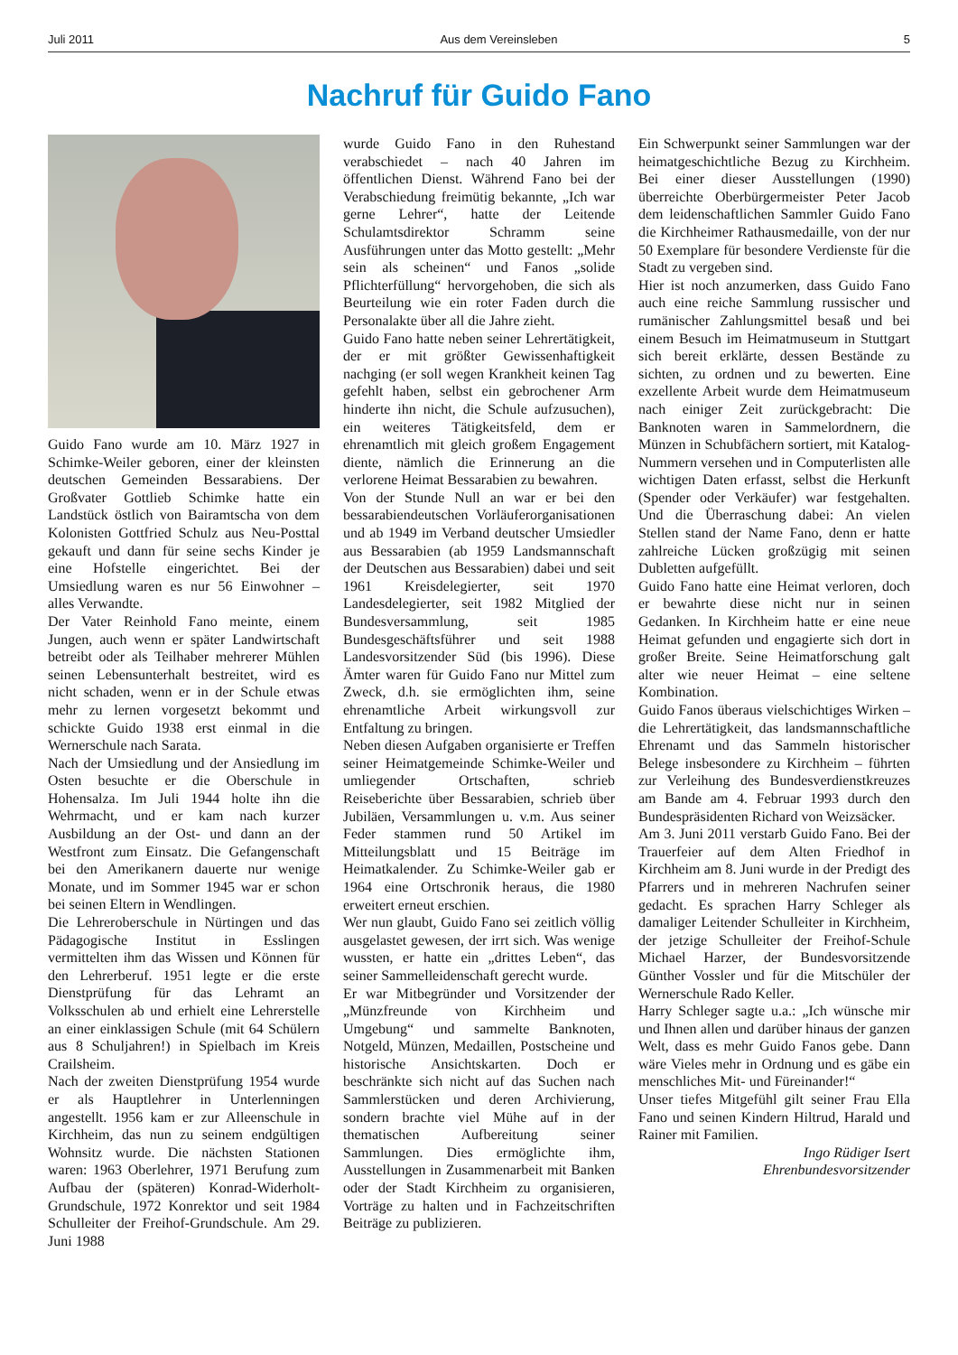Juli 2011 Aus dem Vereinsleben 5
Nachruf für Guido Fano
Guido Fano wurde am 10. März 1927 in Schimke-Weiler geboren, einer der kleinsten deutschen Gemeinden Bessarabiens. Der Großvater Gottlieb Schimke hatte ein Landstück östlich von Bairamtscha von dem Kolonisten Gottfried Schulz aus Neu-Posttal gekauft und dann für seine sechs Kinder je eine Hofstelle eingerichtet. Bei der Umsiedlung waren es nur 56 Einwohner – alles Verwandte.
Der Vater Reinhold Fano meinte, einem Jungen, auch wenn er später Landwirtschaft betreibt oder als Teilhaber mehrerer Mühlen seinen Lebensunterhalt bestreitet, wird es nicht schaden, wenn er in der Schule etwas mehr zu lernen vorgesetzt bekommt und schickte Guido 1938 erst einmal in die Wernerschule nach Sarata.
Nach der Umsiedlung und der Ansiedlung im Osten besuchte er die Oberschule in Hohensalza. Im Juli 1944 holte ihn die Wehrmacht, und er kam nach kurzer Ausbildung an der Ost- und dann an der Westfront zum Einsatz. Die Gefangenschaft bei den Amerikanern dauerte nur wenige Monate, und im Sommer 1945 war er schon bei seinen Eltern in Wendlingen.
Die Lehreroberschule in Nürtingen und das Pädagogische Institut in Esslingen vermittelten ihm das Wissen und Können für den Lehrerberuf. 1951 legte er die erste Dienstprüfung für das Lehramt an Volksschulen ab und erhielt eine Lehrerstelle an einer einklassigen Schule (mit 64 Schülern aus 8 Schuljahren!) in Spielbach im Kreis Crailsheim.
Nach der zweiten Dienstprüfung 1954 wurde er als Hauptlehrer in Unterlenningen angestellt. 1956 kam er zur Alleenschule in Kirchheim, das nun zu seinem endgültigen Wohnsitz wurde. Die nächsten Stationen waren: 1963 Oberlehrer, 1971 Berufung zum Aufbau der (späteren) Konrad-Widerholt-Grundschule, 1972 Konrektor und seit 1984 Schulleiter der Freihof-Grundschule. Am 29. Juni 1988
wurde Guido Fano in den Ruhestand verabschiedet – nach 40 Jahren im öffentlichen Dienst. Während Fano bei der Verabschiedung freimütig bekannte, „Ich war gerne Lehrer“, hatte der Leitende Schulamtsdirektor Schramm seine Ausführungen unter das Motto gestellt: „Mehr sein als scheinen“ und Fanos „solide Pflichterfüllung“ hervorgehoben, die sich als Beurteilung wie ein roter Faden durch die Personalakte über all die Jahre zieht.
Guido Fano hatte neben seiner Lehrertätigkeit, der er mit größter Gewissenhaftigkeit nachging (er soll wegen Krankheit keinen Tag gefehlt haben, selbst ein gebrochener Arm hinderte ihn nicht, die Schule aufzusuchen), ein weiteres Tätigkeitsfeld, dem er ehrenamtlich mit gleich großem Engagement diente, nämlich die Erinnerung an die verlorene Heimat Bessarabien zu bewahren.
Von der Stunde Null an war er bei den bessarabiendeutschen Vorläuferorganisationen und ab 1949 im Verband deutscher Umsiedler aus Bessarabien (ab 1959 Landsmannschaft der Deutschen aus Bessarabien) dabei und seit 1961 Kreisdelegierter, seit 1970 Landesdelegierter, seit 1982 Mitglied der Bundesversammlung, seit 1985 Bundesgeschäftsführer und seit 1988 Landesvorsitzender Süd (bis 1996). Diese Ämter waren für Guido Fano nur Mittel zum Zweck, d.h. sie ermöglichten ihm, seine ehrenamtliche Arbeit wirkungsvoll zur Entfaltung zu bringen.
Neben diesen Aufgaben organisierte er Treffen seiner Heimatgemeinde Schimke-Weiler und umliegender Ortschaften, schrieb Reiseberichte über Bessarabien, schrieb über Jubiläen, Versammlungen u. v.m. Aus seiner Feder stammen rund 50 Artikel im Mitteilungsblatt und 15 Beiträge im Heimatkalender. Zu Schimke-Weiler gab er 1964 eine Ortschronik heraus, die 1980 erweitert erneut erschien.
Wer nun glaubt, Guido Fano sei zeitlich völlig ausgelastet gewesen, der irrt sich. Was wenige wussten, er hatte ein „drittes Leben“, das seiner Sammelleidenschaft gerecht wurde.
Er war Mitbegründer und Vorsitzender der „Münzfreunde von Kirchheim und Umgebung“ und sammelte Banknoten, Notgeld, Münzen, Medaillen, Postscheine und historische Ansichtskarten. Doch er beschränkte sich nicht auf das Suchen nach Sammlerstücken und deren Archivierung, sondern brachte viel Mühe auf in der thematischen Aufbereitung seiner Sammlungen. Dies ermöglichte ihm, Ausstellungen in Zusammenarbeit mit Banken oder der Stadt Kirchheim zu organisieren, Vorträge zu halten und in Fachzeitschriften Beiträge zu publizieren.
Ein Schwerpunkt seiner Sammlungen war der heimatgeschichtliche Bezug zu Kirchheim. Bei einer dieser Ausstellungen (1990) überreichte Oberbürgermeister Peter Jacob dem leidenschaftlichen Sammler Guido Fano die Kirchheimer Rathausmedaille, von der nur 50 Exemplare für besondere Verdienste für die Stadt zu vergeben sind.
Hier ist noch anzumerken, dass Guido Fano auch eine reiche Sammlung russischer und rumänischer Zahlungsmittel besaß und bei einem Besuch im Heimatmuseum in Stuttgart sich bereit erklärte, dessen Bestände zu sichten, zu ordnen und zu bewerten. Eine exzellente Arbeit wurde dem Heimatmuseum nach einiger Zeit zurückgebracht: Die Banknoten waren in Sammelordnern, die Münzen in Schubfächern sortiert, mit Katalog-Nummern versehen und in Computerlisten alle wichtigen Daten erfasst, selbst die Herkunft (Spender oder Verkäufer) war festgehalten. Und die Überraschung dabei: An vielen Stellen stand der Name Fano, denn er hatte zahlreiche Lücken großzügig mit seinen Dubletten aufgefüllt.
Guido Fano hatte eine Heimat verloren, doch er bewahrte diese nicht nur in seinen Gedanken. In Kirchheim hatte er eine neue Heimat gefunden und engagierte sich dort in großer Breite. Seine Heimatforschung galt alter wie neuer Heimat – eine seltene Kombination.
Guido Fanos überaus vielschichtiges Wirken – die Lehrertätigkeit, das landsmannschaftliche Ehrenamt und das Sammeln historischer Belege insbesondere zu Kirchheim – führten zur Verleihung des Bundesverdienstkreuzes am Bande am 4. Februar 1993 durch den Bundespräsidenten Richard von Weizsäcker.
Am 3. Juni 2011 verstarb Guido Fano. Bei der Trauerfeier auf dem Alten Friedhof in Kirchheim am 8. Juni wurde in der Predigt des Pfarrers und in mehreren Nachrufen seiner gedacht. Es sprachen Harry Schleger als damaliger Leitender Schulleiter in Kirchheim, der jetzige Schulleiter der Freihof-Schule Michael Harzer, der Bundesvorsitzende Günther Vossler und für die Mitschüler der Wernerschule Rado Keller.
Harry Schleger sagte u.a.: „Ich wünsche mir und Ihnen allen und darüber hinaus der ganzen Welt, dass es mehr Guido Fanos gebe. Dann wäre Vieles mehr in Ordnung und es gäbe ein menschliches Mit- und Füreinander!“
Unser tiefes Mitgefühl gilt seiner Frau Ella Fano und seinen Kindern Hiltrud, Harald und Rainer mit Familien.
Ingo Rüdiger Isert
Ehrenbundesvorsitzender